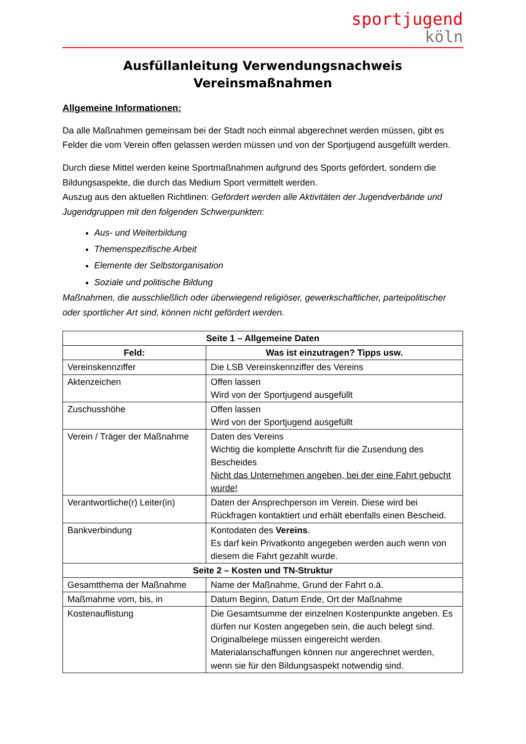sportjugend
köln
Ausfüllanleitung Verwendungsnachweis
Vereinsmaßnahmen
Allgemeine Informationen:
Da alle Maßnahmen gemeinsam bei der Stadt noch einmal abgerechnet werden müssen, gibt es Felder die vom Verein offen gelassen werden müssen und von der Sportjugend ausgefüllt werden.
Durch diese Mittel werden keine Sportmaßnahmen aufgrund des Sports gefördert, sondern die Bildungsaspekte, die durch das Medium Sport vermittelt werden.
Auszug aus den aktuellen Richtlinen: Gefördert werden alle Aktivitäten der Jugendverbände und Jugendgruppen mit den folgenden Schwerpunkten:
Aus- und Weiterbildung
Themenspezifische Arbeit
Elemente der Selbstorganisation
Soziale und politische Bildung
Maßnahmen, die ausschließlich oder überwiegend religiöser, gewerkschaftlicher, parteipolitischer oder sportlicher Art sind, können nicht gefördert werden.
| Seite 1 – Allgemeine Daten | |
| --- | --- |
| Feld: | Was ist einzutragen? Tipps usw. |
| Vereinskennziffer | Die LSB Vereinskennziffer des Vereins |
| Aktenzeichen | Offen lassen Wird von der Sportjugend ausgefüllt |
| Zuschusshöhe | Offen lassen Wird von der Sportjugend ausgefüllt |
| Verein / Träger der Maßnahme | Daten des Vereins Wichtig die komplette Anschrift für die Zusendung des Bescheides Nicht das Unternehmen angeben, bei der eine Fahrt gebucht wurde! |
| Verantwortliche(r) Leiter(in) | Daten der Ansprechperson im Verein. Diese wird bei Rückfragen kontaktiert und erhält ebenfalls einen Bescheid. |
| Bankverbindung | Kontodaten des Vereins . Es darf kein Privatkonto angegeben werden auch wenn von diesem die Fahrt gezahlt wurde. |
| Seite 2 – Kosten und TN-Struktur | |
| Gesamtthema der Maßnahme | Name der Maßnahme, Grund der Fahrt o.ä. |
| Maßmahme vom, bis, in | Datum Beginn, Datum Ende, Ort der Maßnahme |
| Kostenauflistung | Die Gesamtsumme der einzelnen Kostenpunkte angeben. Es dürfen nur Kosten angegeben sein, die auch belegt sind. Originalbelege müssen eingereicht werden. Materialanschaffungen können nur angerechnet werden, wenn sie für den Bildungsaspekt notwendig sind. |